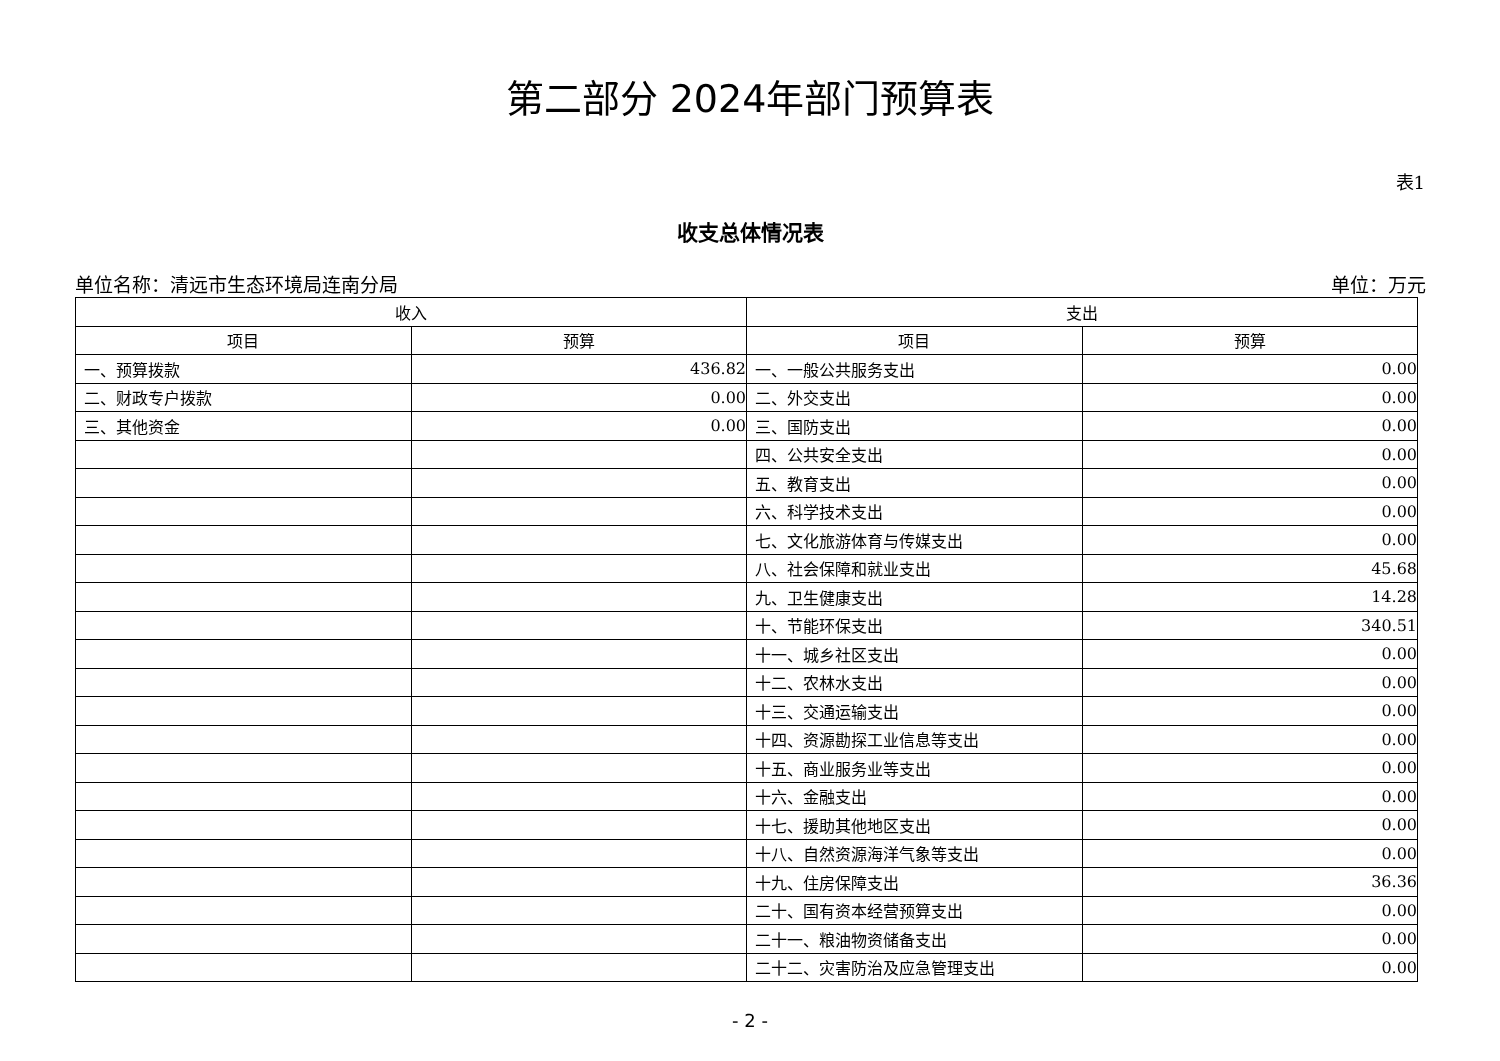第二部分 2024年部门预算表
表1
收支总体情况表
单位名称：清远市生态环境局连南分局 单位：万元
| 收入 | | 支出 | |
| --- | --- | --- | --- |
| 项目 | 预算 | 项目 | 预算 |
| 一、预算拨款 | 436.82 | 一、一般公共服务支出 | 0.00 |
| 二、财政专户拨款 | 0.00 | 二、外交支出 | 0.00 |
| 三、其他资金 | 0.00 | 三、国防支出 | 0.00 |
| | | 四、公共安全支出 | 0.00 |
| | | 五、教育支出 | 0.00 |
| | | 六、科学技术支出 | 0.00 |
| | | 七、文化旅游体育与传媒支出 | 0.00 |
| | | 八、社会保障和就业支出 | 45.68 |
| | | 九、卫生健康支出 | 14.28 |
| | | 十、节能环保支出 | 340.51 |
| | | 十一、城乡社区支出 | 0.00 |
| | | 十二、农林水支出 | 0.00 |
| | | 十三、交通运输支出 | 0.00 |
| | | 十四、资源勘探工业信息等支出 | 0.00 |
| | | 十五、商业服务业等支出 | 0.00 |
| | | 十六、金融支出 | 0.00 |
| | | 十七、援助其他地区支出 | 0.00 |
| | | 十八、自然资源海洋气象等支出 | 0.00 |
| | | 十九、住房保障支出 | 36.36 |
| | | 二十、国有资本经营预算支出 | 0.00 |
| | | 二十一、粮油物资储备支出 | 0.00 |
| | | 二十二、灾害防治及应急管理支出 | 0.00 |
- 2 -